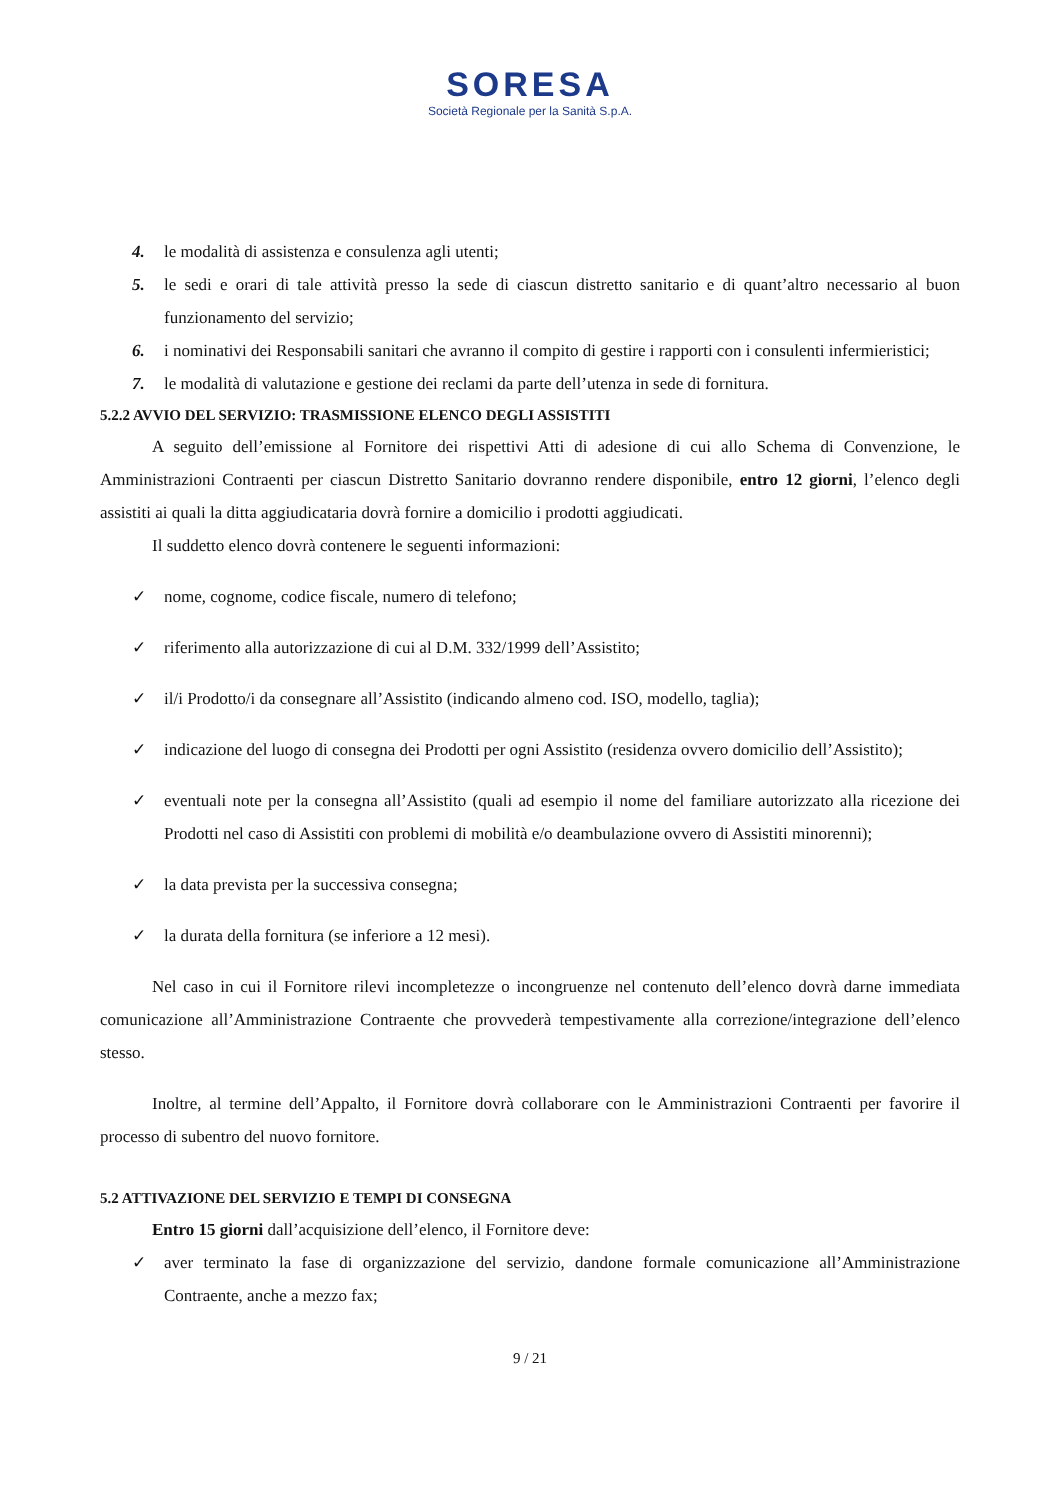SORESA
Società Regionale per la Sanità S.p.A.
4. le modalità di assistenza e consulenza agli utenti;
5. le sedi e orari di tale attività presso la sede di ciascun distretto sanitario e di quant’altro necessario al buon funzionamento del servizio;
6. i nominativi dei Responsabili sanitari che avranno il compito di gestire i rapporti con i consulenti infermieristici;
7. le modalità di valutazione e gestione dei reclami da parte dell’utenza in sede di fornitura.
5.2.2 AVVIO DEL SERVIZIO: TRASMISSIONE ELENCO DEGLI ASSISTITI
A seguito dell’emissione al Fornitore dei rispettivi Atti di adesione di cui allo Schema di Convenzione, le Amministrazioni Contraenti per ciascun Distretto Sanitario dovranno rendere disponibile, entro 12 giorni, l’elenco degli assistiti ai quali la ditta aggiudicataria dovrà fornire a domicilio i prodotti aggiudicati.
Il suddetto elenco dovrà contenere le seguenti informazioni:
✓ nome, cognome, codice fiscale, numero di telefono;
✓ riferimento alla autorizzazione di cui al D.M. 332/1999 dell’Assistito;
✓ il/i Prodotto/i da consegnare all’Assistito (indicando almeno cod. ISO, modello, taglia);
✓ indicazione del luogo di consegna dei Prodotti per ogni Assistito (residenza ovvero domicilio dell’Assistito);
✓ eventuali note per la consegna all’Assistito (quali ad esempio il nome del familiare autorizzato alla ricezione dei Prodotti nel caso di Assistiti con problemi di mobilità e/o deambulazione ovvero di Assistiti minorenni);
✓ la data prevista per la successiva consegna;
✓ la durata della fornitura (se inferiore a 12 mesi).
Nel caso in cui il Fornitore rilevi incompletezze o incongruenze nel contenuto dell’elenco dovrà darne immediata comunicazione all’Amministrazione Contraente che provvederà tempestivamente alla correzione/integrazione dell’elenco stesso.
Inoltre, al termine dell’Appalto, il Fornitore dovrà collaborare con le Amministrazioni Contraenti per favorire il processo di subentro del nuovo fornitore.
5.2 ATTIVAZIONE DEL SERVIZIO E TEMPI DI CONSEGNA
Entro 15 giorni dall’acquisizione dell’elenco, il Fornitore deve:
✓ aver terminato la fase di organizzazione del servizio, dandone formale comunicazione all’Amministrazione Contraente, anche a mezzo fax;
9 / 21